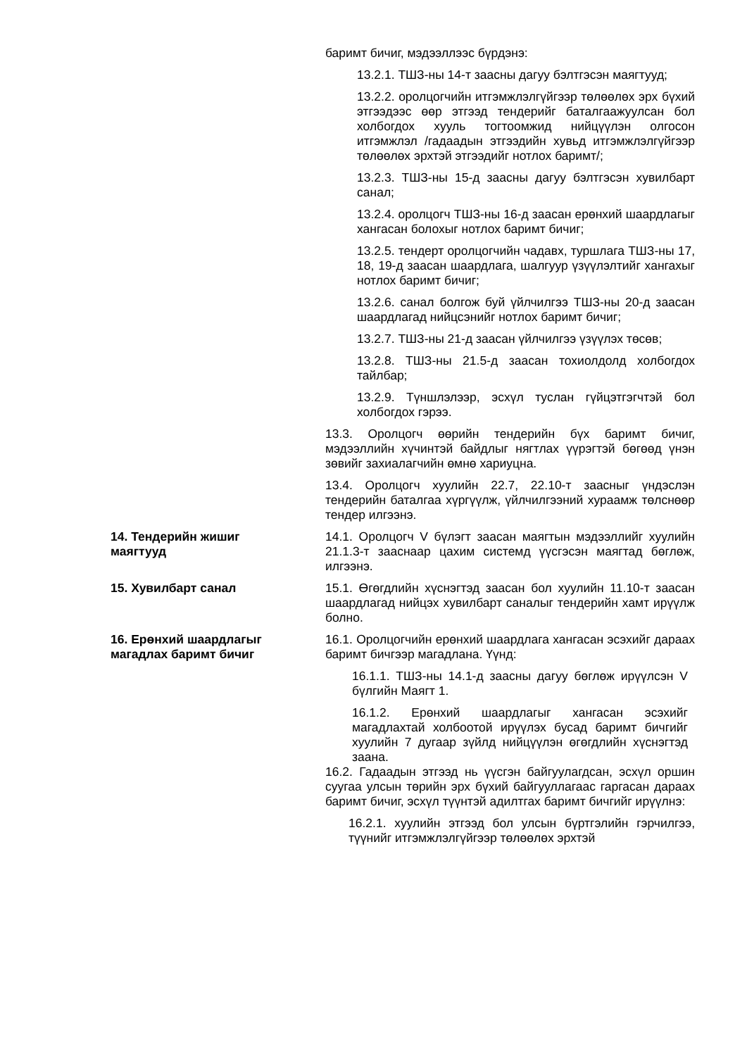баримт бичиг, мэдээллээс бүрдэнэ:
13.2.1. ТШЗ-ны 14-т заасны дагуу бэлтгэсэн маягтууд;
13.2.2. оролцогчийн итгэмжлэлгүйгээр төлөөлөх эрх бүхий этгээдээс өөр этгээд тендерийг баталгаажуулсан бол холбогдох хууль тогтоомжид нийцүүлэн олгосон итгэмжлэл /гадаадын этгээдийн хувьд итгэмжлэлгүйгээр төлөөлөх эрхтэй этгээдийг нотлох баримт/;
13.2.3. ТШЗ-ны 15-д заасны дагуу бэлтгэсэн хувилбарт санал;
13.2.4. оролцогч ТШЗ-ны 16-д заасан ерөнхий шаардлагыг хангасан болохыг нотлох баримт бичиг;
13.2.5. тендерт оролцогчийн чадавх, туршлага ТШЗ-ны 17, 18, 19-д заасан шаардлага, шалгуур үзүүлэлтийг хангахыг нотлох баримт бичиг;
13.2.6. санал болгож буй үйлчилгээ ТШЗ-ны 20-д заасан шаардлагад нийцсэнийг нотлох баримт бичиг;
13.2.7. ТШЗ-ны 21-д заасан үйлчилгээ үзүүлэх төсөв;
13.2.8. ТШЗ-ны 21.5-д заасан тохиолдолд холбогдох тайлбар;
13.2.9. Түншлэлээр, эсхүл туслан гүйцэтгэгчтэй бол холбогдох гэрээ.
13.3. Оролцогч өөрийн тендерийн бүх баримт бичиг, мэдээллийн хүчинтэй байдлыг нягтлах үүрэгтэй бөгөөд үнэн зөвийг захиалагчийн өмнө хариуцна.
13.4. Оролцогч хуулийн 22.7, 22.10-т заасныг үндэслэн тендерийн баталгаа хүргүүлж, үйлчилгээний хураамж төлснөөр тендер илгээнэ.
14. Тендерийн жишиг
маягтууд
14.1. Оролцогч V бүлэгт заасан маягтын мэдээллийг хуулийн 21.1.3-т зааснаар цахим системд үүсгэсэн маягтад бөглөж, илгээнэ.
15. Хувилбарт санал 15.1. Өгөгдлийн хүснэгтэд заасан бол хуулийн 11.10-т заасан шаардлагад нийцэх хувилбарт саналыг тендерийн хамт ирүүлж болно.
16. Ерөнхий шаардлагыг
магадлах баримт бичиг
16.1. Оролцогчийн ерөнхий шаардлага хангасан эсэхийг дараах баримт бичгээр магадлана. Үүнд:
16.1.1. ТШЗ-ны 14.1-д заасны дагуу бөглөж ирүүлсэн V бүлгийн Маягт 1.
16.1.2. Ерөнхий шаардлагыг хангасан эсэхийг магадлахтай холбоотой ирүүлэх бусад баримт бичгийг хуулийн 7 дугаар зүйлд нийцүүлэн өгөгдлийн хүснэгтэд заана.
16.2. Гадаадын этгээд нь үүсгэн байгуулагдсан, эсхүл оршин суугаа улсын төрийн эрх бүхий байгууллагаас гаргасан дараах баримт бичиг, эсхүл түүнтэй адилтгах баримт бичгийг ирүүлнэ:
16.2.1. хуулийн этгээд бол улсын бүртгэлийн гэрчилгээ, түүнийг итгэмжлэлгүйгээр төлөөлөх эрхтэй